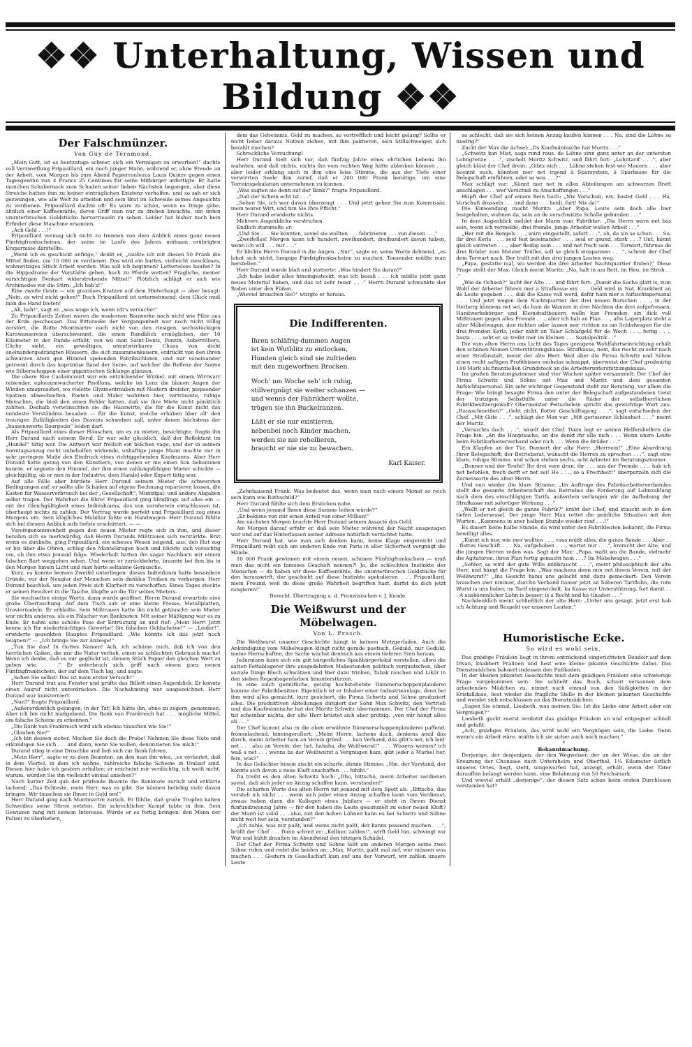❖❖ Unterhaltung, Wissen und Bildung ❖❖
Der Falschmünzer.
Von Guy de Téramond.
„Mein Gott, ist es heutzutage schwer, sich ein Vermögen zu erwerben!“ dachte voll Verzweiflung Fripouillard, ein noch junger Mann, während er, ohne Freude an der Arbeit, vom Morgen bis zum Abend Papierrouleaus Louis Quinze gegen einen Tagesgewinn von 4 Francs 25 Centimes für seine Mitbürger anfertigte. Er hatte manchen Schabernack zum Schaden seiner lieben Nächsten begangen, aber diese Streiche hatten ihm zu keiner einträglichen Existenz verholfen, und so sah er sich gezwungen, wie alle Welt zu arbeiten und sein Brot im Schweiße seines Angesichts zu verdienen. Fripouillard dachte oft: Es wäre zu schön, wenn es Dinge gäbe, ähnlich einer Kaffeemühle, deren Griff man nur zu drehen brauchte, um unten ununterbrochen Goldstücke hervorrieseln zu sehen. Leider hat bisher noch kein Erfinder diese Maschine ersonnen.
„Ach Geld . . .!“
Fripouillard vermag sich nicht zu trennen von dem Anblick eines ganz neuen Fünfzigfrankscheines, der seine im Laufe des Jahres mühsam erübrigten Ersparnisse darstellte.
„Wenn ich es geschickt anfinge,“ denkt er, „müßte ich mit diesen 50 Frank die Mittel finden, um 10 000 zu verdienen. Das wird ein hartes, vielleicht zweckloses, wahnwitziges Stück Arbeit werden. Was soll ich beginnen? Lotterielose kaufen? In die Hippodrome der Vorstädte gehen, hoch zu Pferde wetten? Fragliche, meiner vorsichtigen Denkart widerstrebende Mittel!“ Plötzlich schlägt er sich wie Archimedes vor die Stirn: „Ich hab's!“
Eine zweite Geste — ein graziöses Kratzen auf dem Hinterhaupt — aber besagt: „Nein, es wird nicht gehen!“ Doch Fripouillard ist unternehmend: dem Glück muß man die Hand bieten!
„Ah, bah!“, sagt er, „was wage ich, wenn ich's versuche!“
Zu Fripouillards Zeiten waren die modernen Bauwerke noch nicht wie Pilze aus der Erde geschossen. Das Pittoreske der Vergangenheit war noch nicht völlig zerstört, die Butte Montmartre noch nicht von den riesigen, sechsstöckigen Karawansereien überschwemmt, die einen Rundblick ermöglichen, der 10 Kilometer in der Runde erfaßt, von wo man Saint-Denis, Panzin, Aubervilliers, Clichy sieht, ein gewaltiges, unentwirrbares Chaos von dicht aneinandergedrängten Häusern, die sich zusammenkauern, erdrückt von den ihren schwarzen Atem gen Himmel speienden Fabrikschloten, und nur voneinander getrennt durch das kapriziöse Band der Seine, auf welcher die Reflexe der Sonne wie Silberschuppen einer gigantischen Schlange glänzen.
Die obere Rue Caulaincourt war ein entzückender Winkel, mit einem Wirrwarr reizender, epheuumwucherter Pavillons, welche im Lenz die blauen Augen der Winden umsprossten, wo violette Glyzinentrauben mit Nestern dreister, piepsender Spatzen abwechselten. Poeten und Maler wohnten hier, verträumte, ruhige Menschen, die bloß den einen Fehler hatten, daß sie ihre Miete nicht pünktlich zahlten. Deshalb verwünschten sie die Hauswirte, die für die Kunst nicht das mindeste Verständnis besaßen — für die Kunst, welche erhaben über all' den traurigen Zufälligkeiten des Daseins schweben soll, unter denen höchstens der „hassenswerte Bourgeois“ leiden darf.
Als Fripouillard eines dieser Häuschen, um es zu mieten, besichtigte, fragte ihn Herr Durand nach seinem Beruf. Er war sehr glücklich, daß der Reflektant im „Handel“ tätig war. Die Antwort war freilich ein bißchen vage, und der in seinem Sonntagsanzug recht unbeholfen wirkende, unhaftige junge Mann machte nur in sehr geringem Maße den Eindruck eines richtiggehenden Kaufmanns. Aber Herr Durand hatte genug von den Künstlern, von denen er nie einen Sou bekommen konnte, er segnete den Himmel, der ihm einen zahlungsfähigen Mieter schickte — gleichgültig, ob er nun in der Industrie, dem Handel oder Export tätig war.
Auf alle Fälle aber bürdete Herr Durand seinem Mieter die schwersten Bedingungen auf: er sollte alle Schäden auf eigene Rechnung reparieren lassen, die Kosten für Wasserverbrauch bei der „Gesellschaft“, Munizipal- und andere Abgaben selbst tragen. Der Wahrheit die Ehre! Fripouillard ging blindlings auf alles ein — mit der Gleichgültigkeit eines Individuums, das von vornherein entschlossen ist, überhaupt nichts zu zahlen. Der Vertrag wurde perfekt und Fripouillard zog eines Morgens ein. Sein klägliches Mobiliar faßte ein Handwagen: Herr Durand fühlte sich bei diesem Anblick aufs tiefste erschüttert. — —
Voreingenommenheit gegen den neuen Mieter regte sich in ihm, und dieser benahm sich so merkwürdig, daß Herrn Durands Mißtrauen sich verstärkte. Erst wenn es dunkelte, ging Fripouillard, ein scheues Wesen zeigend, aus; den Hut zog er bis über die Ohren, schlug den Mantelkragen hoch und blickte sich vorsichtig um, ob ihm etwa jemand folge. Wiederholt hatten ihn sogar Nachbarn mit einem falschen Bart weggehen sehen. Und wenn er zurückkehrte, brannte bei ihm bis in den Morgen hinein Licht und man hörte seltsame Geräusche.
Kurz, es konnte keinem Zweifel unterliegen: dieses Individuum hatte besondere Gründe, vor der Neugier der Menschen sein dunkles Treiben zu verbergen. Herr Durand beschloß, um jeden Preis sich Klarheit zu verschaffen. Eines Tages steckte er seinen Revolver in die Tasche, klopfte an die Tür seines Mieters.
Sie wechselten einige Worte, dann wurde geöffnet. Herrn Durand erwartete eine große Überraschung. Auf dem Tisch sah er eine kleine Presse, Metallplatten, Graviernadeln. Er erblaßte. Sein Mißtrauen hatte ihn nicht getäuscht: sein Mieter war nichts anderes, als ein Fälscher von Banknoten. Mit seiner Mäßigung war es zu Ende. Er nahm eine schöne Pose der Entrüstung an und rief: „Mein Herr! Jetzt kenne ich Ihr niederträchtiges Gewerbe! Sie fälschen Geldscheine!“ — „Leider!“, erwiderte gesenkten Hauptes Fripouillard. „Wie könnte ich das jetzt noch leugnen?“ — „Ich bringe Sie zur Anzeige!“
„Tun Sie das! In Gottes Namen! Ach, ich schäme mich, daß ich von den herrlichen Gaben, die mir die Natur verlieh, einen so schlechten Gebrauch mache! Wenn ich denke, daß es mir geglückt ist, diesem Stück Papier den gleichen Wert zu geben wie . . .“ Er unterbrach sich, griff nach einem ganz neuen Fünfzigfrankschein, der auf dem Tisch lag, und sagte:
„Sehen Sie selbst! Das ist mein erster Versuch!“
Herr Durand trat ans Fenster und prüfte das Billett einen Augenblick. Er konnte einen Ausruf nicht unterdrücken. Die Nachahmung war ausgezeichnet. Herr Durand war konsterniert.
„Nun?“ fragte Fripouillard.
„Außerordentlich gelungen, in der Tat! Ich hätte ihn, ohne zu zögern, genommen. Aber ich bin nicht maßgebend. Die Bank von Frankreich hat . . . mögliche Mittel, um falsche Scheine zu erkennen.“
„Die Bank von Frankreich wird sich ebenso täuschen wie Sie!“
„Glauben Sie?“
„Ich bin dessen sicher. Machen Sie doch die Probe! Nehmen Sie diese Note und erkundigen Sie sich . . . und dann, wenn Sie wollen, denunzieren Sie mich!“
Durand stieg in eine Droschke und ließ sich zur Bank fahren.
„Mein Herr“, sagte er zu dem Beamten, an den man ihn wies, „es verlautet, daß in dem Viertel, in dem ich wohne, zahlreiche falsche Scheine in Umlauf sind. Diesen hier habe ich gestern erhalten; er erscheint mir verdächtig, ich weiß nicht, warum, würden Sie ihn vielleicht einmal ansehen?“
Nach kurzer Zeit gab der prüfende Beamte die Banknote zurück und erklärte lachend: „Das Echteste, mein Herr, was es gibt. Sie können beliebig viele davon bringen. Wir tauschen sie Ihnen in Gold um!“
Herr Durand ging nach Montmartre zurück. Er fühlte, daß große Tropfen kalten Schweißes seine Stirne netzten. Ein schrecklicher Kampf tobte in ihm. Sein Gewissen rang mit seinem Interesse. Würde er es fertig bringen, den Mann der Polizei zu überliefern,
dem das Geheimnis, Geld zu machen, so vortrefflich und leicht gelang? Sollte er nicht lieber daraus Nutzen ziehen, mit ihm paktieren, sein Stillschweigen sich bezahlt machen?
Schreckliche Versuchung!
Herr Durand hielt sich vor, daß fünfzig Jahre eines ehrlichen Lebens ihn mahnten, und daß nichts, nichts ihn vom rechten Weg hätte ablenken können . . . aber leider erklang auch in ihm eine leise Stimme, die aus der Tiefe einer verwirrten Seele ihm zurief, daß er 200 000 Frank benötige, um eine Terrainspekulation unternehmen zu können.
„Was sagten sie denn auf der Bank?“ fragte Fripouillard.
„Daß der Schein echt ist . . .“
„Sehen Sie, ich war davon überzeugt . . . Und jetzt gehen Sie zum Kommissär, mein teurer Wirt, und tun Sie Ihre Pflicht.“
Herr Durand erwiderte nichts.
Mehrere Augenblicke verstrichen.
Endlich stammelte er:
„Und Sie . . . Sie könnten, soviel sie wollten . . . fabrizieren . . . von diesen . . .“
„Zweifellos! Morgen kann ich hundert, zweihundert, dreihundert davon haben, wenn ich will . . . nur . . .“
Er blickte Herrn Durand in die Augen. „Nur“, sagte er, seine Worte dehnend, „es lohnt sich nicht, lumpige Fünfzigfrankscheine zu machen, Tausender müßte man herstellen.“
Herr Durand wurde blaß und stotterte: „Was hindert Sie daran?“
„Ich habe leider alles hineingesteckt, was ich besaß . . . ich müßte jetzt ganz neues Material haben, und das ist sehr teuer . . .“ Herrn Durand schwankte der Boden unter den Füßen.
„Wieviel brauchen Sie?“ würgte er heraus.
Die Indifferenten.
Ihren schläfrig-dummen Augen
ist kein Wutblitz zu entlocken,
Hunden gleich sind sie zufrieden
mit den zugeworfnen Brocken.
Woch' um Woche seh' ich ruhig,
stillvergnügt sie weiter schanzen —
und wenns der Fabrikherr wollte,
trügen sie ihn Buckelranzen.
Läßt er sie nur existieren,
nebenbei noch Kinder machen,
werden sie nie rebellieren,
braucht er nie sie zu bewachen.
Karl Kaiser.
„Zehntausend Frank. Was bedeutet das, wenn man nach einem Monat so reich sein kann wie Rothschild?“
Herr Durand fühlte sich dem Ersticken nahe.
„Und wenn jemand Ihnen diese Summe leihen würde?“
„Er bekäme von mir einen Anteil von einer Million!“
Am nächsten Morgen brachte Herr Durand seinem Associé das Geld.
Am Morgen darauf erfuhr er, daß sein Mieter während der Nacht ausgezogen war und auf das Hinterlassen seiner Adresse natürlich verzichtet hatte.
Herr Durand hat, wie man sich denken kann, keine Klage eingereicht und Fripouillard reibt sich am anderen Ende von Paris in aller Sicherheit vergnügt die Hände.
10 000 Frank gewinnen mit einem neuen, schönen Fünfzigfrankschein — muß man das nicht ein famoses Geschäft nennen?! Ja, die schlechten Instinkte der Menschen — da haben wir diese Kaffeemühle, die ununterbrochen Goldstücke für den herauswirft, der geschickt auf diese Instinkte spekulieren . . . Fripouillard, mein Freund, weil du diese große Wahrheit begriffen hast, darfst du dich jetzt rangieren!“
Berecht. Übertragung a. d. Französischen v. J. Kunde.
Die Weißwurst und der Möbelwagen.
Von L. Prasch.
Die Weißwurst unserer Geschichte hängt in keinem Metzgerladen. Auch die Ankündigung vom Möbelwagen klingt nicht gerade poetisch. Geduld, nur Geduld, meine Herrschaften, die Sache wächst dennoch aus einem tieferen Sinn heraus.
Jedermann kann sich ein gut bürgerliches Spießbürgerlokal vorstellen, allwo die satten Fettablagerer ihre ausgedehnten Maßestunden politisch verquatschen, über soziale Dinge Blech schwätzen und Bier dazu trinken, Tabak rauchen und Likör in den sieben Regenbogenfarben hinunterstürzen.
In eine solch gemütliche, geistig hochstehende Dämmerschoppenplauderei komme der Fabrikbesitzer. Eigentlich ist er Inhaber einer Industrieanlage, denn bei ihm wird alles gemacht, kurz gesichert, die Firma Schwitz und Söhne produziert alles. Die produktiven Abteilungen dirigiert der Sohn Max Schwitz, den Vertrieb und das Kaufmännische hat der Moritz Schwitz übernommen. Der Chef der Firma tut scheinbar nichts, der alte Herr brüstet sich aber protzig: „von mir hängt alles ab . . .“
Der Chef kommt also in die oben erwähnte Dämmerschoppenplauderei paffend, frönenlachend, hineingerollert: „Meini Herrn, lachens doch, denkens amal dös durch, meini Arbeiter ham an Verein gründ . . . kan Verband, dös gibt's net, ich leid' net . . . also an Verein, der hat, hahaha, die Weißwurst!“ . . . Wissens warum? ich waß a net . . . wenns ba der Weißwurst a Vergnügen ham, gibt jeder a Markel her, fein, was?“
In das Gelächter hinein zischt ein scharfe, dünne Stimme: „Hm, der Vorstand, der könnte sich davon a neue Kluft anschaffen . . . hihihi.“
Da treibt es den alten Schwitz hoch: „Oho, bittschö, meini Arbeiter verdienen soviel, daß sich jeder an Anzug schaffen kann, verstanden!“
Die scharfen Worte des alten Herrn tut jemand mit dem Spott ab: „Bittschö, das versteh ich nicht . . . wenn sich jeder einen Anzug schaffen kann vom Verdienst, zwaas haben dann die Kollegen eines Jubilars — er steht in Ihrem Dienst fünfundzwanzig Jahre — für den haben die Leute gesammelt zu einer neuen Kluft? der Mann ist solid . . . also, mit den hohen Löhnen kann es bei Schwitz und Söhne nicht weit her sein, verstanden?“
„Ich zahle, was mir paßt, und wems nicht paßt, der kanns passend machen . . .“, brüllt der Chef . . . Dann schreit er: „Kellner, zahlen!“, wirft Geld hin, schwingt vor Wut und kühlt draußen im Abendwind den hitzigen Schädel.
Der Chef der Firma Schwitz und Söhne läßt am anderen Morgen seine zwei Söhne rufen und redet die beiden an: „Max, Moritz, paßt mal auf, wer müssen was machen . . . Gestern in Gesellschaft kam auf uns der Vorwurf, wir zahlen unsere Leute
so schlecht, daß sie sich keinen Anzug kaufen können . . . Na, sind die Löhne so niedrig?“
Zuckt der Max die Achsel: „Ds Kaufmännische hat Moritz . . .“
„Schwätz kan Mist, sags rund raus, de Löhne sinn ganz unter an der untersten Lohngrenze . . .“, zischelt Moritz Schwitz, und fährt fort: „Lohntarif . . .“, aber gleich bläst der Chef drein: „Gibts nich . . . Löhne stehen fest wie Mauern . . . aber besinnt euch, könnten mer net irgend ä Sparsystem, ä Sparkasse für die Belegschaft einführen, oder so was . . .?“
Max schlägt vor: „Könnt mer net in allen Abteilungen am schwarzen Brett anschlagen . . . wer Vorschuß zu Anschaffungen . . .“
Hüpft der Chef auf einem Bein hoch: „Nix Vorschuß, nix, kostet Geld . . . Ha, Vorschuß drosseln . . . und dann . . . heidi, fort! Nix da!“
Die Einwendung macht Moritz: „Aber Papa, Leute sein doch alle hier festgehalten, wohnen da, sein an de verschwitzte Scholle gebunden . . .“
In dem Augenblick meldet der Mann vom Fabriktor: „Die Herrn wärn net bös sein, wenn ich vermelde, drei fremde, junge Arbeiter wollen Arbeit . . .“
„Her mit die Bengels . . ., wärn eingestellt, sofort . . .“, ah, da sin se schon . . . So, ihr drei Kerls . . ., seid fest beieinander . . ., seid er gsund, stark . . .? Gut, könnt gleich eintreten . . ., aber fleißig sein . . . und net frech sein . . . Torwart, führnse de drei Brüder zum Meister Trüller, soll se gleich einspannen . . .“, schreit der Chef dem Torwart nach. Der trollt mit den drei jungen Leuten weg.
„Papa, gestatte mal, wo werden die drei Arbeiter Nachtquartier finden?“ Diese Frage stellt der Max. Gleich meint Moritz: „No, halt in am Bett, im Heu, im Stroh . . .“
„Wie de Ochsen?“ lacht der Alte . . . und fährt fort: „Damit die Sache glatt is, zum Wohl der Arbeiter führen mer a Strafkasse ein . . . Geld wird in Not, Krankheit an de Leute gegeben . . ., daß die Kasse voll werd, dafür ham mer a Aufsichtspersonal . . . Und jetzt wegen dem Nachtquartier der drei neuen Burschen . . ., in der Herberg könnens net sei, da ham de Wanzen in drei Nächten die drei aufgefressen, Handwerksbürger und Kleinstadtbauern wolln kan Fremden, sin dick voll Mißtrauen gegen alles Fremde . . ., aber ich hab an Plan . . ., afm Lagerplatz steht a alter Möbelwagen, den richten oder lassen mer richten zu am Schlafwagen für die drei fremden Kerls, jeder zahlt an Taler Schlafgeld für de Woch . . ., fertig . . ., basta . . ., seht er, so treibt mer im kleinen . . . Sozialpolitik . .“
Die vom alten Herrn ans Licht des Tages gezogene Wohlfahrtseinrichtung erhält den schönen Namen Unterstützungskasse. Strafkasse, nein, das riecht zu sehr nach einer Strafanstalt, meint der alte Herr. Weil aber die Firma Schwitz und Söhne einen recht saftigen Profitbissen mühelos schnappt, überweist der Chef großmütig 100 Mark als finanziellen Grundstock an die Arbeiterunterstützungskasse.
Im großen Beratungszimmer sind vier Wochen später versammelt: Der Chef der Firma Schwitz und Söhne mit Max und Moritz und dem gesamten Aufsichtspersonal. Ein sehr wichtiger Gegenstand steht zur Beratung, vor allem die Frage: Wie bringt besagte Firma den unter der Belegschaft aufgestandenen Geist der trutzigen Selbsthilfe unter die Räder der selbstherrlichen Fabrikbesitzergewalt? Obermeister Peitschelein spricht das gewichtige Wort aus: „Rausschmeißen!“ „Geht nicht, flotter Geschäftsgang . . .“, sagt entschieden der Chef. „Mit Güte . . .“, schlägt der Max vor. „Mit gerissener Schlauheit . . .“ meint der Moritz.
„Versuchts doch . . .“, näselt der Chef. Dann legt er seinen Helfershelfern die Frage hin: „An die Hauptsache, an die denkt ihr alle nich . . . Wenn unsre Leute beim Fabrikarbeiterverband oder nich . . . Wenn die Brüder . . .“
Ein Klopfen an der Tür. Donnert der alte Herr: „Herrrein!“ „Eine Abordnung Ihrer Belegschaft, der Betriebsrat, wünscht die Herren zu sprechen . . .“, sagt eine klare, ruhige Stimme, und schon stehen sechs, acht Arbeiter im Beratungszimmer.
„Donner und der Teufel! Ihr drei vorn dran, ihr . . . aus der Fremde . . ., hab ich net befohlen, frech derft er net sei! He . . ., so a Frechheit!“ überpurzeln sich die Zornesworte des alten Herrn.
Und nun wieder die klare Stimme: „Im Auftrage des Fabrikarbeiterverbandes stellt die gesamte Arbeiterschaft des Betriebes die Forderung auf Lohnzahlung nach dem des einschlägigen Tarifs, außerdem verlangen wir die Aufhebung der Strafkasse mit sofortiger Wirkung . . .“
„Wollt er net gleich de ganze Fabrik?“ kräht der Chef, und staucht sich in den tiefen Ledersessel. Der junge Herr Max rettet die peinliche Situation mit den Worten: „Kommens in aner halben Stunde wieder rauf . . .!“
Es dauert keine halbe Stunde, da wird unter den Fabrikleuten bekannt, die Firma bewilligt alles.
„Könnt ich nur, wie mer wollten . . ., raus müßt alles, die ganze Bande . . . Aber . . . flottes Geschäft . . . Na, aufgehoben . . ., wartet nur . . .“, knirscht der Alte, und die jungen Herren reden was. Sagt der Max: „Papa, waßt wo die Bande, vielmehr die Agitatoren, ihren Plan fertig gemacht ham . . .? Im Möbelwagen . . .“
„Sehter, so wird der gute Wille mißbraucht . . .“, meint philosophisch der alte Herr, und hängt die Frage hin: „Was machens denn nun mit ihrem Verein, mit der Weißwurst?“ „Ins Gesicht hams uns gelacht und dazu gemeckert: Den Verein brauchen mer nimmer, durchn Verband hamer jetzt an höheren Tariflohn, die rote Wurst is uns lieber, im Tarif eingewickelt, ka Kasse zur Unterstützung, fort damit . . . A auskömmlicher Lohn is besser, is a Recht und ka Gnaden . . .“
Nachdenklich meint schließlich der alte Herr: „Unter uns gesagt, jetzt erst hab ich Achtung und Respekt vor unseren Leuten.“
Humoristische Ecke.
So wird es wohl sein.
Das gnädige Fräulein liegt in ihrem entzückend eingerichteten Boudoir auf dem Divan, knabbert Pralinen und liest eine kleine pikante Geschichte dabei. Das Dienstmädchen bohnert indessen den Fußboden.
In der kleinen pikanten Geschichte muß dem gnädigen Fräulein eine schwierige Frage vorgekommen sein. Sie schließt das Buch, schaut versonnen dem arbeitenden Mädchen zu, nimmt noch einmal von den Süßigkeiten in der Kristalldose, liest wieder die fragliche Stelle in der kleinen pikanten Geschichte und wendet sich entschlossen an das Dienstmädchen:
„Sagen Sie einmal, Liesbeth, was meinen Sie: Ist die Liebe eine Arbeit oder ein Vergnügen?“
Liesbeth guckt zuerst verdutzt das gnädige Fräulein an und entgegnet schnell und gefaßt:
„Ach, gnädiges Fräulein, das wird wohl ein Vergnügen sein, die Liebe. Denn wenn's ein Arbeit wäre, müßte ich sie sicher auch noch machen.“
*
Bekanntmachung.
Derjenige, der denjenigen, der den Wegweiser, der an der Wiese, die an der Kreuzung der Chaussee nach Untersheim und Oberthal, 1¼ Kilometer östlich unseres Ortes, liegt, steht, umgeworfen hat, anzeigt, erhält, wenn der Täter daraufhin belangt werden kann, eine Belohnung von 50 Reichsmark.
Und wieviel erhält „derjenige“, der diesen Satz schon beim ersten Durchlesen verstanden hat?